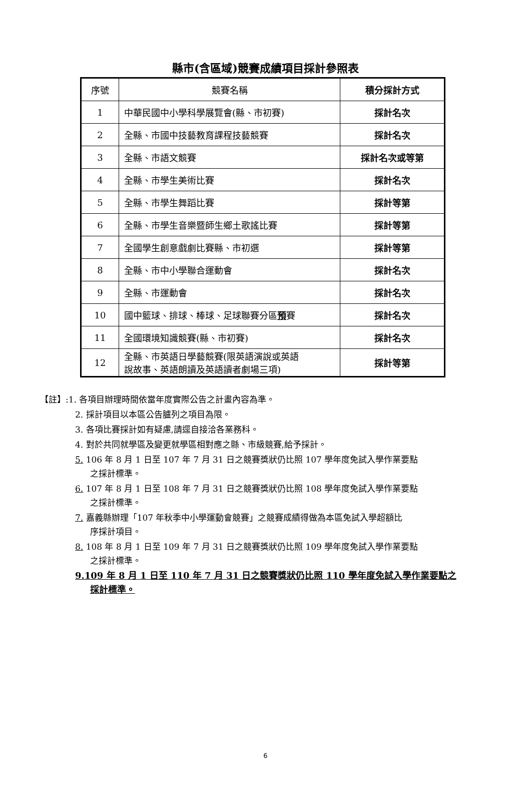縣市(含區域)競賽成績項目採計參照表
| 序號 | 競賽名稱 | 積分採計方式 |
| --- | --- | --- |
| 1 | 中華民國中小學科學展覽會(縣、市初賽) | 採計名次 |
| 2 | 全縣、市國中技藝教育課程技藝競賽 | 採計名次 |
| 3 | 全縣、市語文競賽 | 採計名次或等第 |
| 4 | 全縣、市學生美術比賽 | 採計名次 |
| 5 | 全縣、市學生舞蹈比賽 | 採計等第 |
| 6 | 全縣、市學生音樂暨師生鄉土歌謠比賽 | 採計等第 |
| 7 | 全國學生創意戲劇比賽縣、市初選 | 採計等第 |
| 8 | 全縣、市中小學聯合運動會 | 採計名次 |
| 9 | 全縣、市運動會 | 採計名次 |
| 10 | 國中籃球、排球、棒球、足球聯賽分區 預 賽 | 採計名次 |
| 11 | 全國環境知識競賽(縣、市初賽) | 採計名次 |
| 12 | 全縣、市英語日學藝競賽(限英語演說或英語 說故事、英語朗讀及英語讀者劇場三項) | 採計等第 |
【註】:1. 各項目辦理時間依當年度實際公告之計畫內容為準。
2. 採計項目以本區公告臚列之項目為限。
3. 各項比賽採計如有疑慮,請逕自接洽各業務科。
4. 對於共同就學區及變更就學區相對應之縣、市級競賽,給予採計。
5. 106 年 8 月 1 日至 107 年 7 月 31 日之競賽獎狀仍比照 107 學年度免試入學作業要點
之採計標準。
6. 107 年 8 月 1 日至 108 年 7 月 31 日之競賽獎狀仍比照 108 學年度免試入學作業要點
之採計標準。
7. 嘉義縣辦理「107 年秋季中小學運動會競賽」之競賽成績得做為本區免試入學超額比
序採計項目。
8. 108 年 8 月 1 日至 109 年 7 月 31 日之競賽獎狀仍比照 109 學年度免試入學作業要點
之採計標準。
9.109 年 8 月 1 日至 110 年 7 月 31 日之競賽獎狀仍比照 110 學年度免試入學作業要點之
採計標準。
6